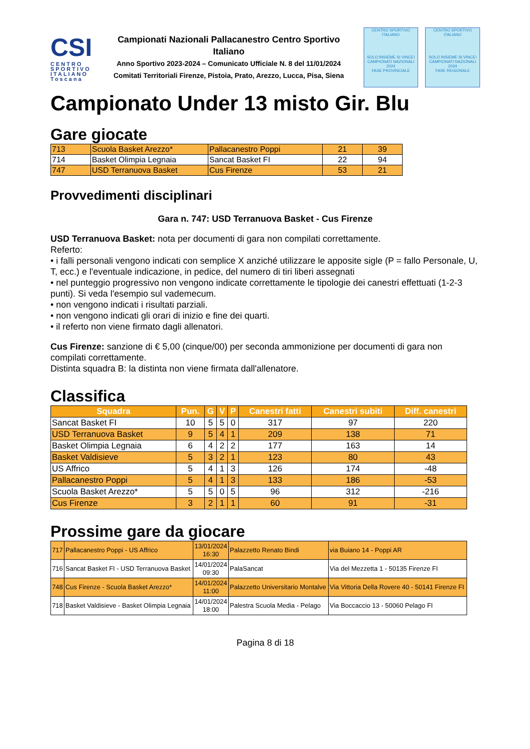CSI
CENTRO SPORTIVO ITALIANO
Toscana
Campionati Nazionali Pallacanestro Centro Sportivo Italiano
Anno Sportivo 2023-2024 – Comunicato Ufficiale N. 8 del 11/01/2024
Comitati Territoriali Firenze, Pistoia, Prato, Arezzo, Lucca, Pisa, Siena
CENTRO SPORTIVO ITALIANO
SOLO INSIEME SI VINCE!
CAMPIONATI NAZIONALI 2024
FASE PROVINCIALE
CENTRO SPORTIVO ITALIANO
SOLO INSIEME SI VINCE!
CAMPIONATI NAZIONALI 2024
FASE REGIONALE
Campionato Under 13 misto Gir. Blu
Gare giocate
| 713 | Scuola Basket Arezzo* | Pallacanestro Poppi | 21 | 39 |
| 714 | Basket Olimpia Legnaia | Sancat Basket FI | 22 | 94 |
| 747 | USD Terranuova Basket | Cus Firenze | 53 | 21 |
Provvedimenti disciplinari
Gara n. 747: USD Terranuova Basket - Cus Firenze
USD Terranuova Basket: nota per documenti di gara non compilati correttamente.
Referto:
• i falli personali vengono indicati con semplice X anziché utilizzare le apposite sigle (P = fallo Personale, U, T, ecc.) e l'eventuale indicazione, in pedice, del numero di tiri liberi assegnati
• nel punteggio progressivo non vengono indicate correttamente le tipologie dei canestri effettuati (1-2-3 punti). Si veda l'esempio sul vademecum.
• non vengono indicati i risultati parziali.
• non vengono indicati gli orari di inizio e fine dei quarti.
• il referto non viene firmato dagli allenatori.
Cus Firenze: sanzione di € 5,00 (cinque/00) per seconda ammonizione per documenti di gara non compilati correttamente.
Distinta squadra B: la distinta non viene firmata dall'allenatore.
Classifica
| Squadra | Pun. | G | V | P | Canestri fatti | Canestri subiti | Diff. canestri |
| --- | --- | --- | --- | --- | --- | --- | --- |
| Sancat Basket FI | 10 | 5 | 5 | 0 | 317 | 97 | 220 |
| USD Terranuova Basket | 9 | 5 | 4 | 1 | 209 | 138 | 71 |
| Basket Olimpia Legnaia | 6 | 4 | 2 | 2 | 177 | 163 | 14 |
| Basket Valdisieve | 5 | 3 | 2 | 1 | 123 | 80 | 43 |
| US Affrico | 5 | 4 | 1 | 3 | 126 | 174 | -48 |
| Pallacanestro Poppi | 5 | 4 | 1 | 3 | 133 | 186 | -53 |
| Scuola Basket Arezzo* | 5 | 5 | 0 | 5 | 96 | 312 | -216 |
| Cus Firenze | 3 | 2 | 1 | 1 | 60 | 91 | -31 |
Prossime gare da giocare
| 717 | Pallacanestro Poppi - US Affrico | 13/01/2024 16:30 | Palazzetto Renato Bindi | via Buiano 14 - Poppi AR |
| 716 | Sancat Basket FI - USD Terranuova Basket | 14/01/2024 09:30 | PalaSancat | Via del Mezzetta 1 - 50135 Firenze FI |
| 748 | Cus Firenze - Scuola Basket Arezzo* | 14/01/2024 11:00 | Palazzetto Universitario Montalve | Via Vittoria Della Rovere 40 - 50141 Firenze FI |
| 718 | Basket Valdisieve - Basket Olimpia Legnaia | 14/01/2024 18:00 | Palestra Scuola Media - Pelago | Via Boccaccio 13 - 50060 Pelago FI |
Pagina 8 di 18